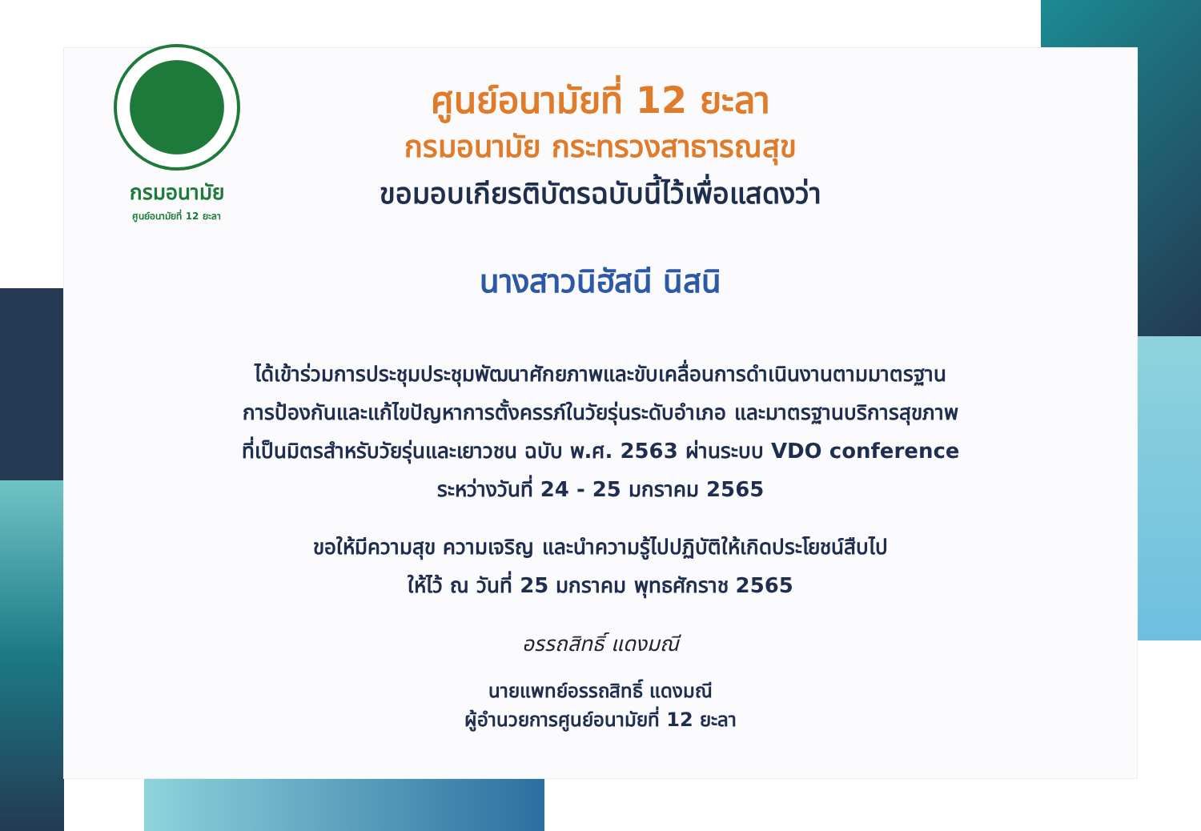กรมอนามัย
ศูนย์อนามัยที่ 12 ยะลา
ศูนย์อนามัยที่ 12 ยะลา
กรมอนามัย กระทรวงสาธารณสุข
ขอมอบเกียรติบัตรฉบับนี้ไว้เพื่อแสดงว่า
นางสาวนิฮัสนี นิสนิ
ได้เข้าร่วมการประชุมประชุมพัฒนาศักยภาพและขับเคลื่อนการดำเนินงานตามมาตรฐาน
การป้องกันและแก้ไขปัญหาการตั้งครรภ์ในวัยรุ่นระดับอำเภอ และมาตรฐานบริการสุขภาพ
ที่เป็นมิตรสำหรับวัยรุ่นและเยาวชน ฉบับ พ.ศ. 2563 ผ่านระบบ VDO conference
ระหว่างวันที่ 24 - 25 มกราคม 2565
ขอให้มีความสุข ความเจริญ และนำความรู้ไปปฏิบัติให้เกิดประโยชน์สืบไป
ให้ไว้ ณ วันที่ 25 มกราคม พุทธศักราช 2565
อรรถสิทธิ์ แดงมณี
นายแพทย์อรรถสิทธิ์ แดงมณี
ผู้อำนวยการศูนย์อนามัยที่ 12 ยะลา